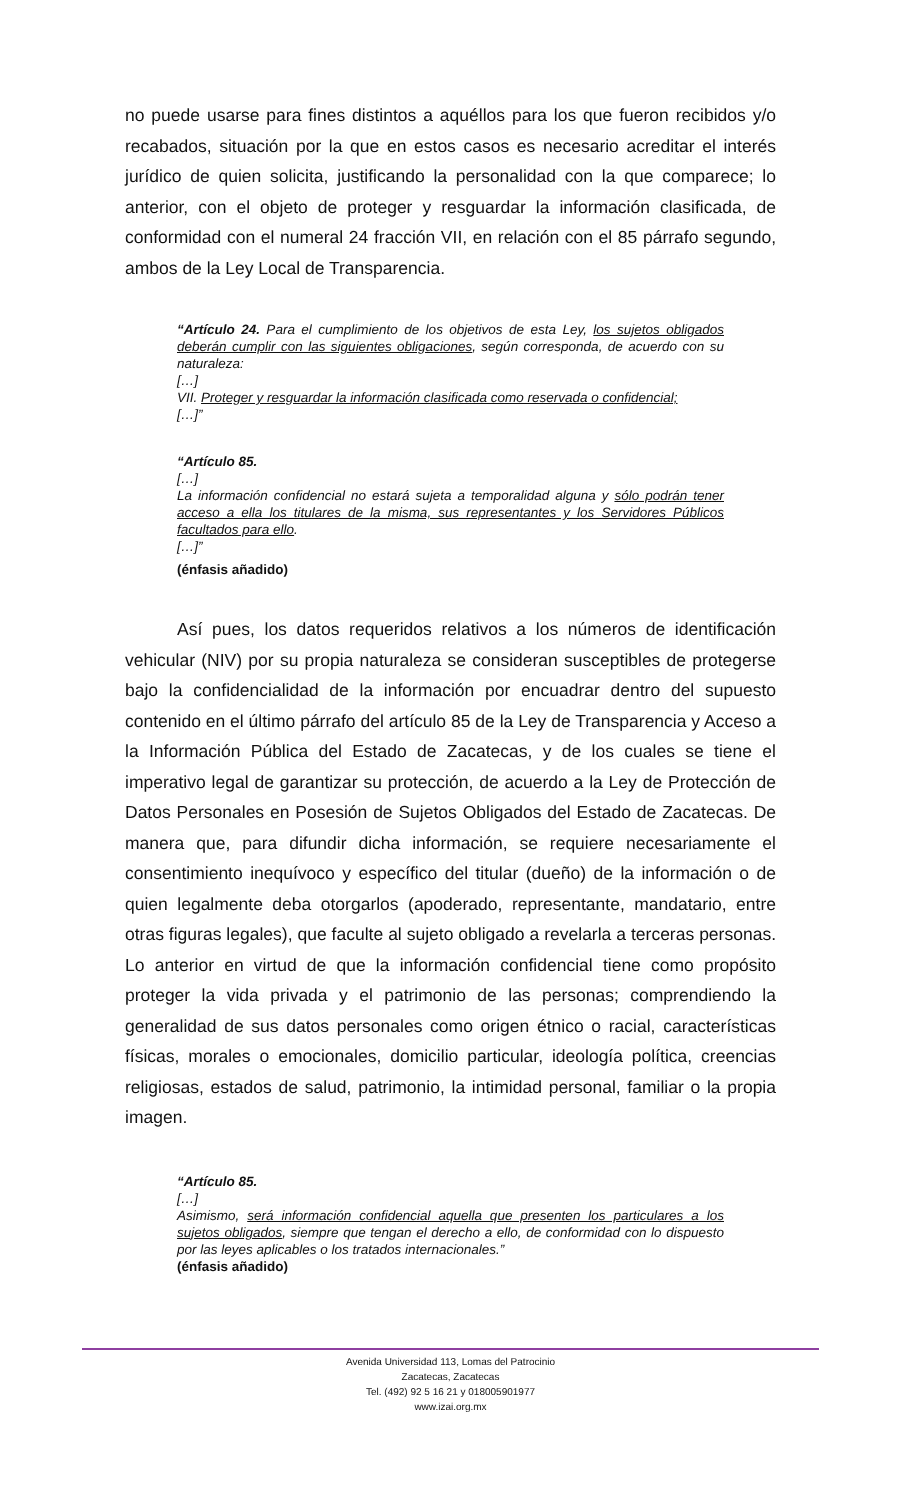no puede usarse para fines distintos a aquéllos para los que fueron recibidos y/o recabados, situación por la que en estos casos es necesario acreditar el interés jurídico de quien solicita, justificando la personalidad con la que comparece; lo anterior, con el objeto de proteger y resguardar la información clasificada, de conformidad con el numeral 24 fracción VII, en relación con el 85 párrafo segundo, ambos de la Ley Local de Transparencia.
“Artículo 24. Para el cumplimiento de los objetivos de esta Ley, los sujetos obligados deberán cumplir con las siguientes obligaciones, según corresponda, de acuerdo con su naturaleza:
[…]
VII. Proteger y resguardar la información clasificada como reservada o confidencial;
[…]”
“Artículo 85.
[…]
La información confidencial no estará sujeta a temporalidad alguna y sólo podrán tener acceso a ella los titulares de la misma, sus representantes y los Servidores Públicos facultados para ello.
[…]”
(énfasis añadido)
Así pues, los datos requeridos relativos a los números de identificación vehicular (NIV) por su propia naturaleza se consideran susceptibles de protegerse bajo la confidencialidad de la información por encuadrar dentro del supuesto contenido en el último párrafo del artículo 85 de la Ley de Transparencia y Acceso a la Información Pública del Estado de Zacatecas, y de los cuales se tiene el imperativo legal de garantizar su protección, de acuerdo a la Ley de Protección de Datos Personales en Posesión de Sujetos Obligados del Estado de Zacatecas. De manera que, para difundir dicha información, se requiere necesariamente el consentimiento inequívoco y específico del titular (dueño) de la información o de quien legalmente deba otorgarlos (apoderado, representante, mandatario, entre otras figuras legales), que faculte al sujeto obligado a revelarla a terceras personas. Lo anterior en virtud de que la información confidencial tiene como propósito proteger la vida privada y el patrimonio de las personas; comprendiendo la generalidad de sus datos personales como origen étnico o racial, características físicas, morales o emocionales, domicilio particular, ideología política, creencias religiosas, estados de salud, patrimonio, la intimidad personal, familiar o la propia imagen.
“Artículo 85.
[…]
Asimismo, será información confidencial aquella que presenten los particulares a los sujetos obligados, siempre que tengan el derecho a ello, de conformidad con lo dispuesto por las leyes aplicables o los tratados internacionales.”
(énfasis añadido)
Avenida Universidad 113, Lomas del Patrocinio
Zacatecas, Zacatecas
Tel. (492) 92 5 16 21 y 018005901977
www.izai.org.mx